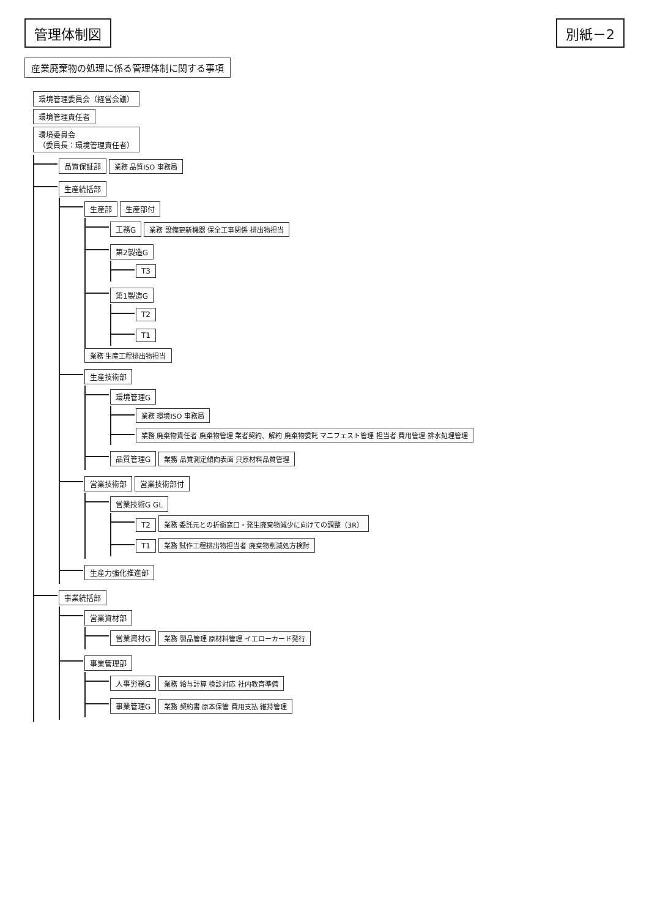管理体制図 別紙－2
産業廃棄物の処理に係る管理体制に関する事項
環境管理委員会（経営会議）
環境管理責任者
環境委員会
（委員長：環境管理責任者）
品質保証部 業務 品質ISO 事務局
生産統括部
生産部 生産部付
工務G 業務 設備更新機器 保全工事関係 排出物担当
第2製造G
T3
第1製造G
T2
T1
業務 生産工程排出物担当
生産技術部
環境管理G
業務 環境ISO 事務局
業務 廃棄物責任者 廃棄物管理 業者契約、解約 廃棄物委託 マニフェスト管理 担当者 費用管理 排水処理管理
品質管理G 業務 品質測定傾向表面 只原材料品質管理
営業技術部 営業技術部付
営業技術G GL
T2 業務 委託元との折衝窓口・発生廃棄物減少に向けての調整（3R）
T1 業務 試作工程排出物担当者 廃棄物削減処方検討
生産力強化推進部
事業統括部
営業資材部
営業資材G 業務 製品管理 原材料管理 イエローカード発行
事業管理部
人事労務G 業務 給与計算 検診対応 社内教育準備
事業管理G 業務 契約書 原本保管 費用支払 維持管理